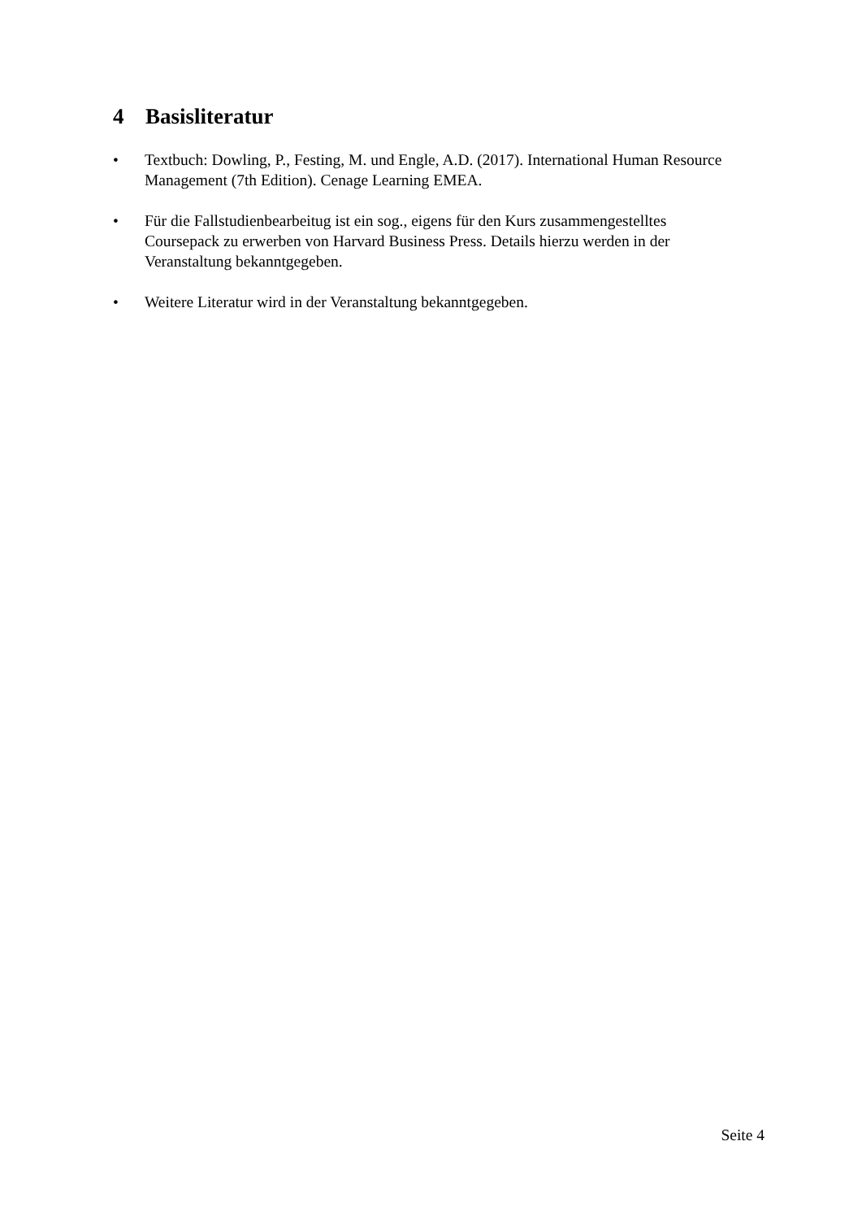4 Basisliteratur
• Textbuch: Dowling, P., Festing, M. und Engle, A.D. (2017). International Human Resource Management (7th Edition). Cenage Learning EMEA.
• Für die Fallstudienbearbeitug ist ein sog., eigens für den Kurs zusammengestelltes Coursepack zu erwerben von Harvard Business Press. Details hierzu werden in der Veranstaltung bekanntgegeben.
• Weitere Literatur wird in der Veranstaltung bekanntgegeben.
Seite 4